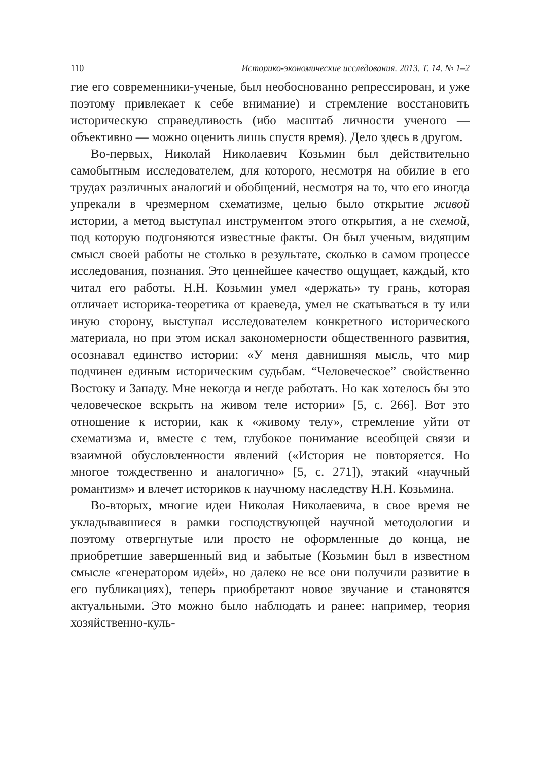110 Историко-экономические исследования. 2013. Т. 14. № 1–2
гие его современники-ученые, был необоснованно репрессирован, и уже поэтому привлекает к себе внимание) и стремление восстановить историческую справедливость (ибо масштаб личности ученого — объективно — можно оценить лишь спустя время). Дело здесь в другом.
Во-первых, Николай Николаевич Козьмин был действительно самобытным исследователем, для которого, несмотря на обилие в его трудах различных аналогий и обобщений, несмотря на то, что его иногда упрекали в чрезмерном схематизме, целью было открытие живой истории, а метод выступал инструментом этого открытия, а не схемой, под которую подгоняются известные факты. Он был ученым, видящим смысл своей работы не столько в результате, сколько в самом процессе исследования, познания. Это ценнейшее качество ощущает, каждый, кто читал его работы. Н.Н. Козьмин умел «держать» ту грань, которая отличает историка-теоретика от краеведа, умел не скатываться в ту или иную сторону, выступал исследователем конкретного исторического материала, но при этом искал закономерности общественного развития, осознавал единство истории: «У меня давнишняя мысль, что мир подчинен единым историческим судьбам. “Человеческое” свойственно Востоку и Западу. Мне некогда и негде работать. Но как хотелось бы это человеческое вскрыть на живом теле истории» [5, с. 266]. Вот это отношение к истории, как к «живому телу», стремление уйти от схематизма и, вместе с тем, глубокое понимание всеобщей связи и взаимной обусловленности явлений («История не повторяется. Но многое тождественно и аналогично» [5, с. 271]), этакий «научный романтизм» и влечет историков к научному наследству Н.Н. Козьмина.
Во-вторых, многие идеи Николая Николаевича, в свое время не укладывавшиеся в рамки господствующей научной методологии и поэтому отвергнутые или просто не оформленные до конца, не приобретшие завершенный вид и забытые (Козьмин был в известном смысле «генератором идей», но далеко не все они получили развитие в его публикациях), теперь приобретают новое звучание и становятся актуальными. Это можно было наблюдать и ранее: например, теория хозяйственно-куль-